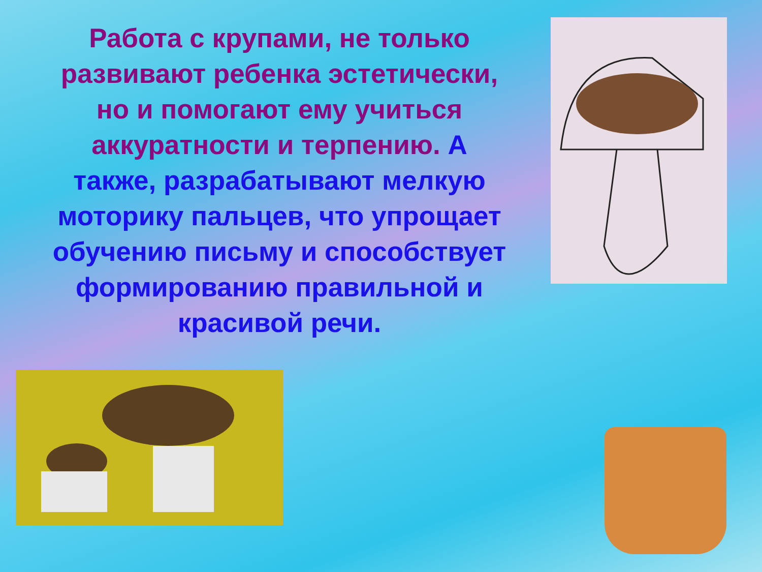Работа с крупами, не только развивают ребенка эстетически, но и помогают ему учиться аккуратности и терпению. А также, разрабатывают мелкую моторику пальцев, что упрощает обучению письму и способствует формированию правильной и красивой речи.